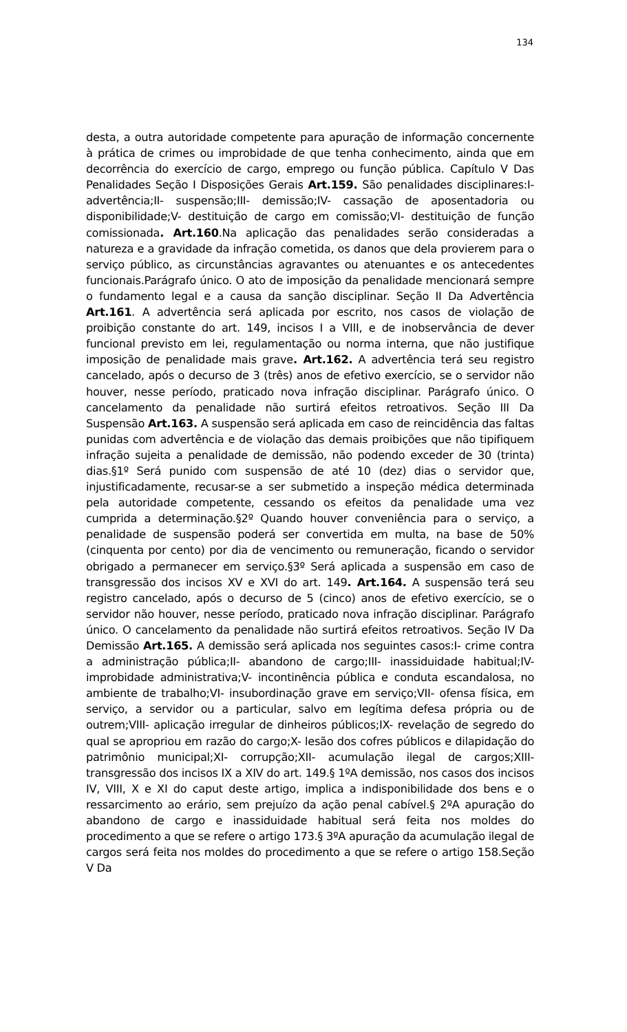134
desta, a outra autoridade competente para apuração de informação concernente à prática de crimes ou improbidade de que tenha conhecimento, ainda que em decorrência do exercício de cargo, emprego ou função pública. Capítulo V Das Penalidades Seção I Disposições Gerais Art.159. São penalidades disciplinares:I- advertência;II- suspensão;III- demissão;IV- cassação de aposentadoria ou disponibilidade;V- destituição de cargo em comissão;VI- destituição de função comissionada. Art.160.Na aplicação das penalidades serão consideradas a natureza e a gravidade da infração cometida, os danos que dela provierem para o serviço público, as circunstâncias agravantes ou atenuantes e os antecedentes funcionais.Parágrafo único. O ato de imposição da penalidade mencionará sempre o fundamento legal e a causa da sanção disciplinar. Seção II Da Advertência Art.161. A advertência será aplicada por escrito, nos casos de violação de proibição constante do art. 149, incisos I a VIII, e de inobservância de dever funcional previsto em lei, regulamentação ou norma interna, que não justifique imposição de penalidade mais grave. Art.162. A advertência terá seu registro cancelado, após o decurso de 3 (três) anos de efetivo exercício, se o servidor não houver, nesse período, praticado nova infração disciplinar. Parágrafo único. O cancelamento da penalidade não surtirá efeitos retroativos. Seção III Da Suspensão Art.163. A suspensão será aplicada em caso de reincidência das faltas punidas com advertência e de violação das demais proibições que não tipifiquem infração sujeita a penalidade de demissão, não podendo exceder de 30 (trinta) dias.§1º Será punido com suspensão de até 10 (dez) dias o servidor que, injustificadamente, recusar-se a ser submetido a inspeção médica determinada pela autoridade competente, cessando os efeitos da penalidade uma vez cumprida a determinação.§2º Quando houver conveniência para o serviço, a penalidade de suspensão poderá ser convertida em multa, na base de 50% (cinquenta por cento) por dia de vencimento ou remuneração, ficando o servidor obrigado a permanecer em serviço.§3º Será aplicada a suspensão em caso de transgressão dos incisos XV e XVI do art. 149. Art.164. A suspensão terá seu registro cancelado, após o decurso de 5 (cinco) anos de efetivo exercício, se o servidor não houver, nesse período, praticado nova infração disciplinar. Parágrafo único. O cancelamento da penalidade não surtirá efeitos retroativos. Seção IV Da Demissão Art.165. A demissão será aplicada nos seguintes casos:I- crime contra a administração pública;II- abandono de cargo;III- inassiduidade habitual;IV- improbidade administrativa;V- incontinência pública e conduta escandalosa, no ambiente de trabalho;VI- insubordinação grave em serviço;VII- ofensa física, em serviço, a servidor ou a particular, salvo em legítima defesa própria ou de outrem;VIII- aplicação irregular de dinheiros públicos;IX- revelação de segredo do qual se apropriou em razão do cargo;X- lesão dos cofres públicos e dilapidação do patrimônio municipal;XI- corrupção;XII- acumulação ilegal de cargos;XIII- transgressão dos incisos IX a XIV do art. 149.§ 1ºA demissão, nos casos dos incisos IV, VIII, X e XI do caput deste artigo, implica a indisponibilidade dos bens e o ressarcimento ao erário, sem prejuízo da ação penal cabível.§ 2ºA apuração do abandono de cargo e inassiduidade habitual será feita nos moldes do procedimento a que se refere o artigo 173.§ 3ºA apuração da acumulação ilegal de cargos será feita nos moldes do procedimento a que se refere o artigo 158.Seção V Da